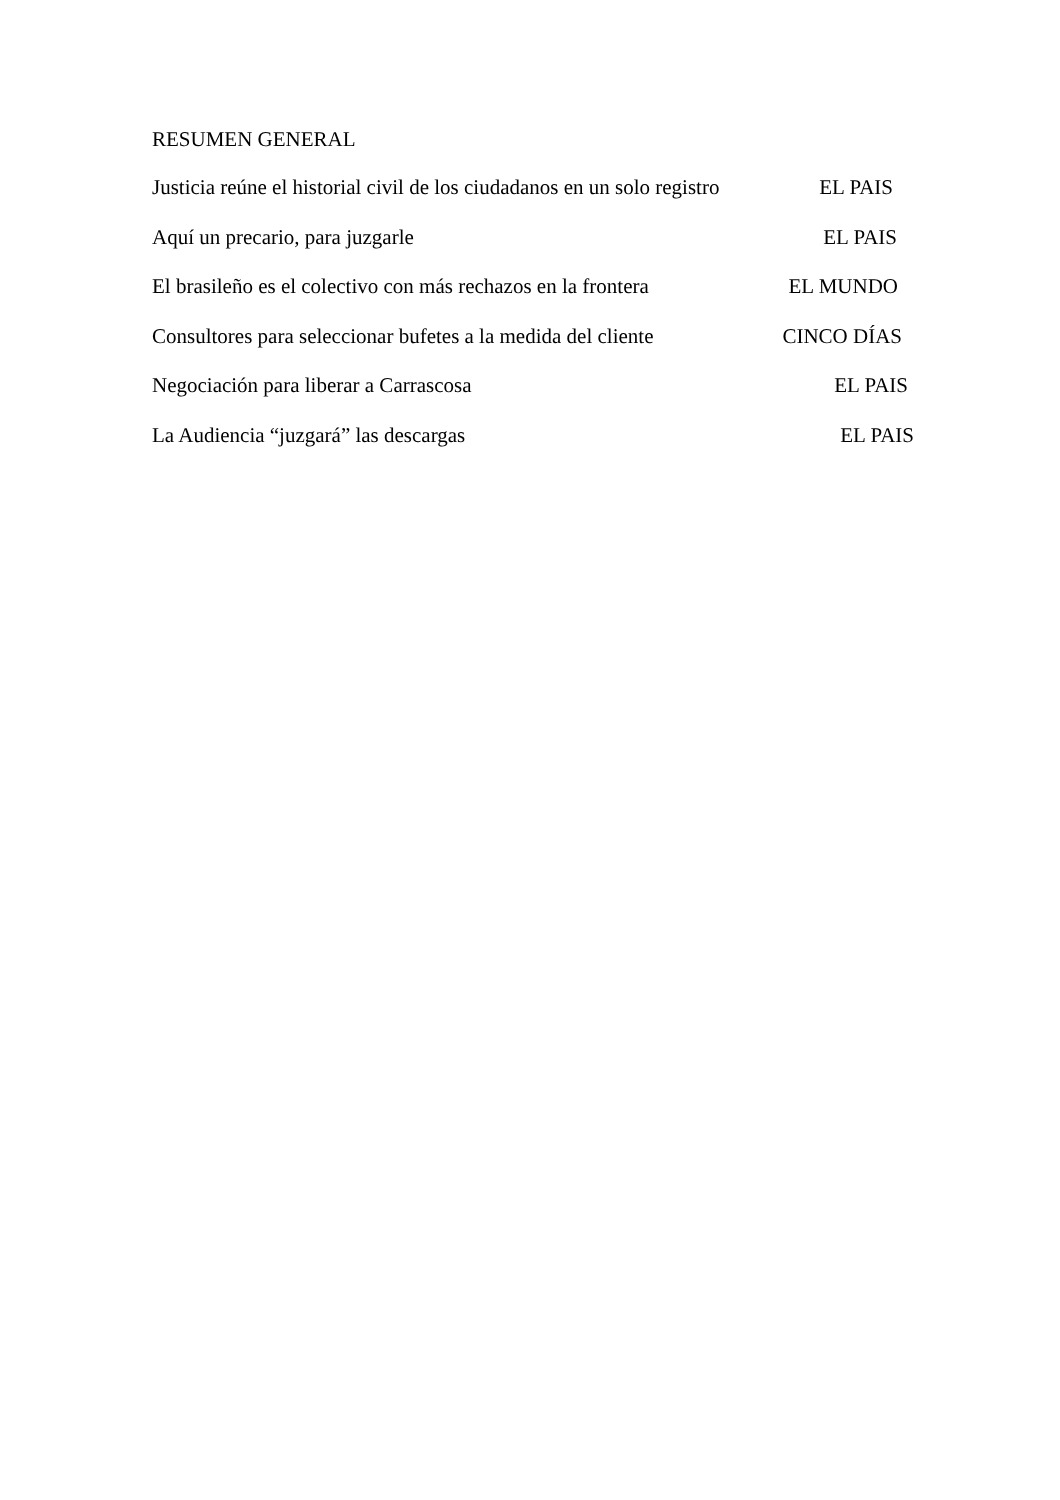RESUMEN GENERAL
Justicia reúne el historial civil de los ciudadanos en un solo registro EL PAIS
Aquí un precario, para juzgarle EL PAIS
El brasileño es el colectivo con más rechazos en la frontera EL MUNDO
Consultores para seleccionar bufetes a la medida del cliente CINCO DÍAS
Negociación para liberar a Carrascosa EL PAIS
La Audiencia “juzgará” las descargas EL PAIS